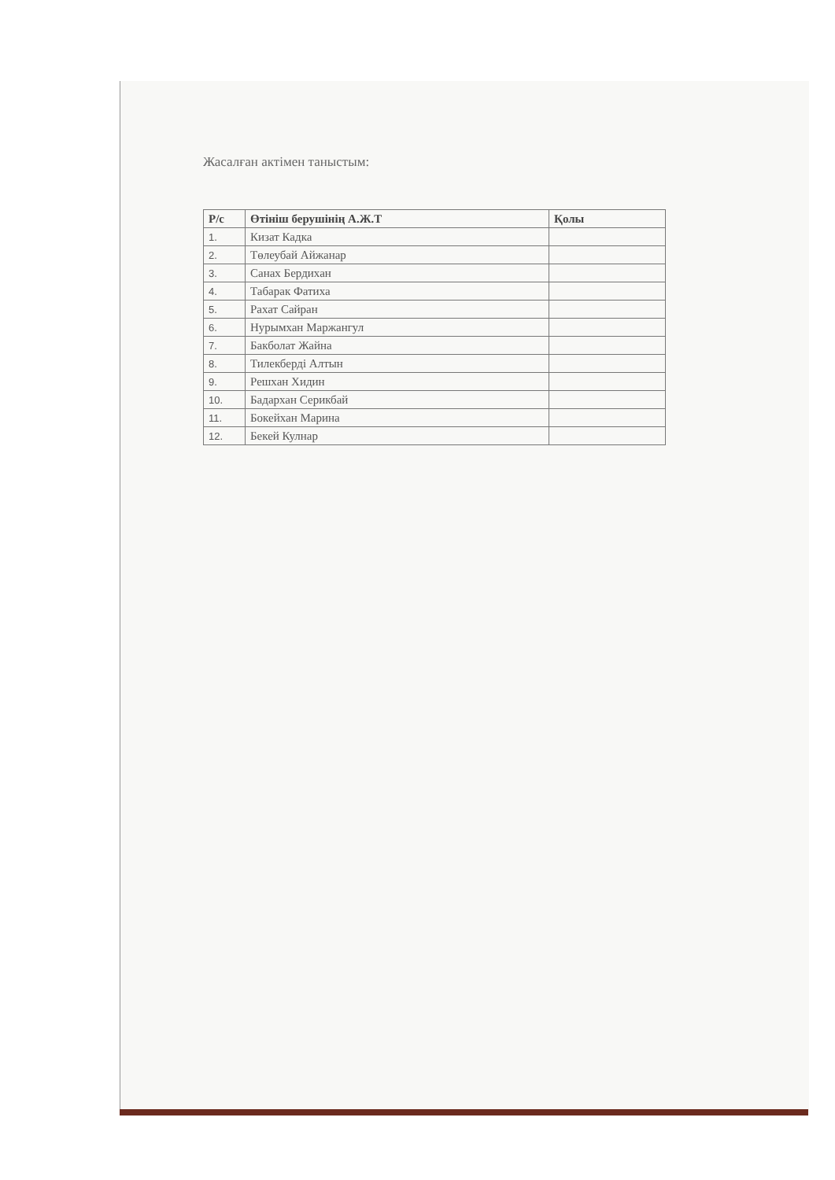Жасалған актімен таныстым:
| Р/с | Өтініш берушінің А.Ж.Т | Қолы |
| --- | --- | --- |
| 1. | Кизат Кадка | |
| 2. | Төлеубай Айжанар | |
| 3. | Санах Бердихан | |
| 4. | Табарак Фатиха | |
| 5. | Рахат Сайран | |
| 6. | Нурымхан Маржангул | |
| 7. | Бакболат Жайна | |
| 8. | Тилекберді Алтын | |
| 9. | Решхан Хидин | |
| 10. | Бадархан Серикбай | |
| 11. | Бокейхан Марина | |
| 12. | Бекей Кулнар | |